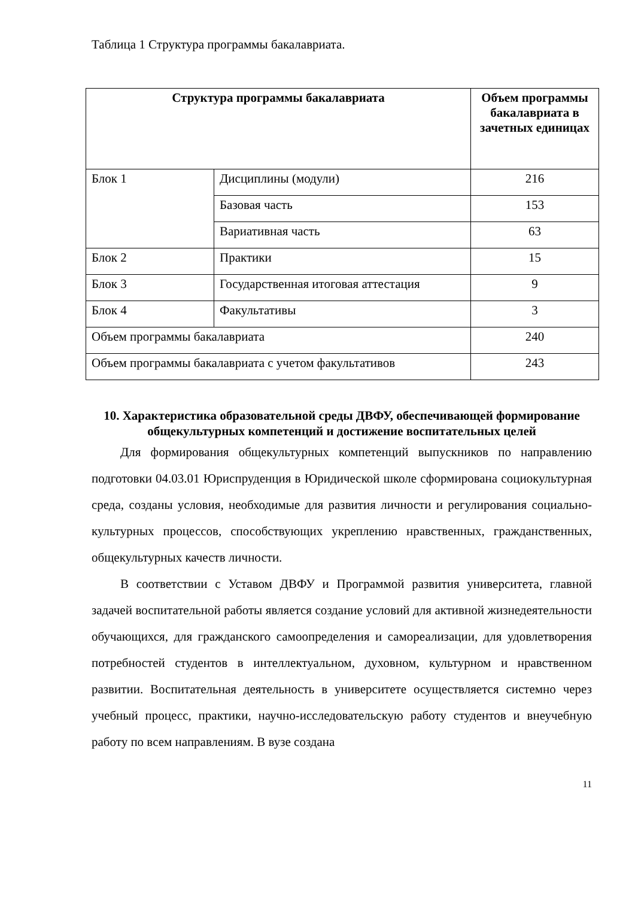Таблица 1 Структура программы бакалавриата.
| Структура программы бакалавриата | | Объем программы бакалавриата в зачетных единицах |
| --- | --- | --- |
| Блок 1 | Дисциплины (модули) | 216 |
| | Базовая часть | 153 |
| | Вариативная часть | 63 |
| Блок 2 | Практики | 15 |
| Блок 3 | Государственная итоговая аттестация | 9 |
| Блок 4 | Факультативы | 3 |
| Объем программы бакалавриата | | 240 |
| Объем программы бакалавриата с учетом факультативов | | 243 |
10. Характеристика образовательной среды ДВФУ, обеспечивающей формирование общекультурных компетенций и достижение воспитательных целей
Для формирования общекультурных компетенций выпускников по направлению подготовки 04.03.01 Юриспруденция в Юридической школе сформирована социокультурная среда, созданы условия, необходимые для развития личности и регулирования социально-культурных процессов, способствующих укреплению нравственных, гражданственных, общекультурных качеств личности.
В соответствии с Уставом ДВФУ и Программой развития университета, главной задачей воспитательной работы является создание условий для активной жизнедеятельности обучающихся, для гражданского самоопределения и самореализации, для удовлетворения потребностей студентов в интеллектуальном, духовном, культурном и нравственном развитии. Воспитательная деятельность в университете осуществляется системно через учебный процесс, практики, научно-исследовательскую работу студентов и внеучебную работу по всем направлениям. В вузе создана
11